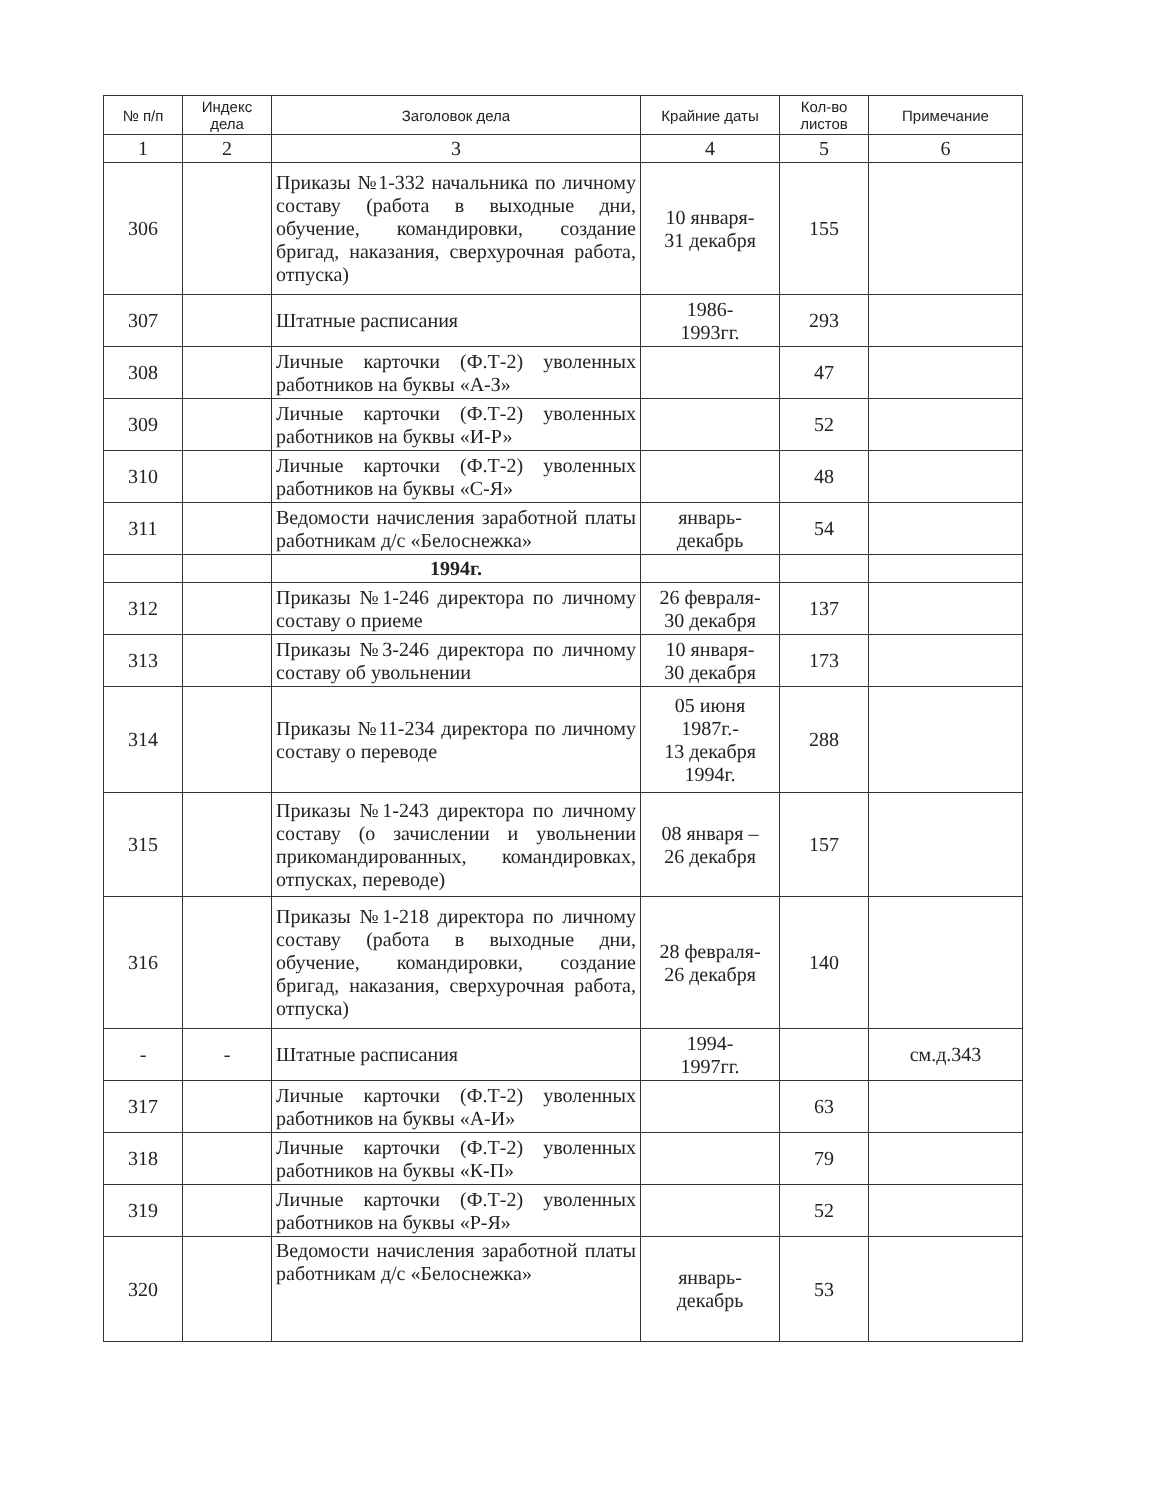| № п/п | Индекс дела | Заголовок дела | Крайние даты | Кол-во листов | Примечание |
| --- | --- | --- | --- | --- | --- |
| 1 | 2 | 3 | 4 | 5 | 6 |
| 306 | | Приказы №1-332 начальника по личному составу (работа в выходные дни, обучение, командировки, создание бригад, наказания, сверхурочная работа, отпуска) | 10 января- 31 декабря | 155 | |
| 307 | | Штатные расписания | 1986- 1993гг. | 293 | |
| 308 | | Личные карточки (Ф.Т-2) уволенных работников на буквы «А-З» | | 47 | |
| 309 | | Личные карточки (Ф.Т-2) уволенных работников на буквы «И-Р» | | 52 | |
| 310 | | Личные карточки (Ф.Т-2) уволенных работников на буквы «С-Я» | | 48 | |
| 311 | | Ведомости начисления заработной платы работникам д/с «Белоснежка» | январь- декабрь | 54 | |
| | | 1994г. | | | |
| 312 | | Приказы №1-246 директора по личному составу о приеме | 26 февраля- 30 декабря | 137 | |
| 313 | | Приказы №3-246 директора по личному составу об увольнении | 10 января- 30 декабря | 173 | |
| 314 | | Приказы №11-234 директора по личному составу о переводе | 05 июня 1987г.- 13 декабря 1994г. | 288 | |
| 315 | | Приказы №1-243 директора по личному составу (о зачислении и увольнении прикомандированных, командировках, отпусках, переводе) | 08 января – 26 декабря | 157 | |
| 316 | | Приказы №1-218 директора по личному составу (работа в выходные дни, обучение, командировки, создание бригад, наказания, сверхурочная работа, отпуска) | 28 февраля- 26 декабря | 140 | |
| - | - | Штатные расписания | 1994- 1997гг. | | см.д.343 |
| 317 | | Личные карточки (Ф.Т-2) уволенных работников на буквы «А-И» | | 63 | |
| 318 | | Личные карточки (Ф.Т-2) уволенных работников на буквы «К-П» | | 79 | |
| 319 | | Личные карточки (Ф.Т-2) уволенных работников на буквы «Р-Я» | | 52 | |
| 320 | | Ведомости начисления заработной платы работникам д/с «Белоснежка» | январь- декабрь | 53 | |